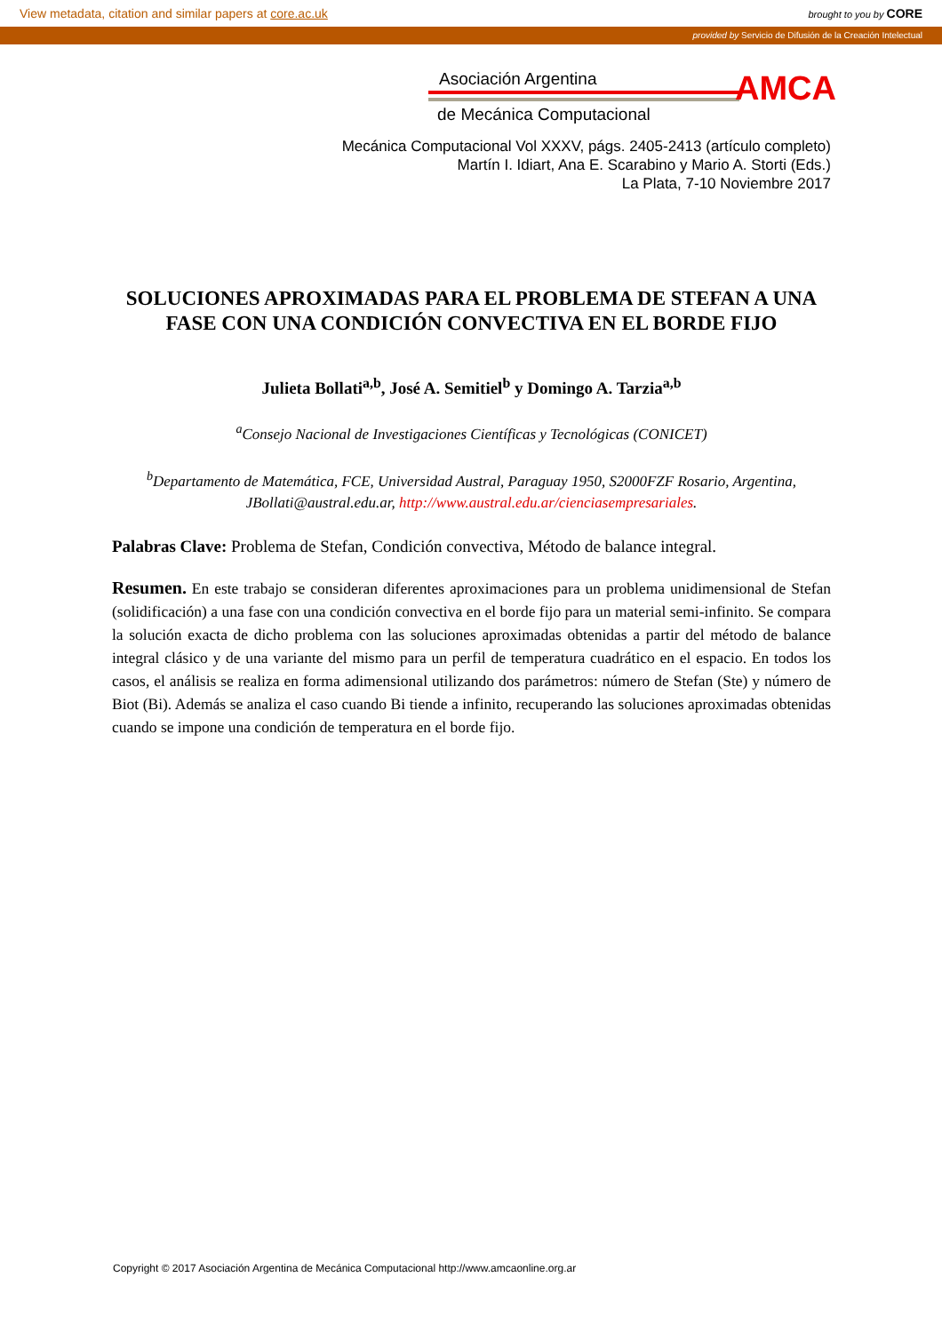View metadata, citation and similar papers at core.ac.uk brought to you by CORE
provided by Servicio de Difusión de la Creación Intelectual
Asociación Argentina
de Mecánica Computacional
AMCA
Mecánica Computacional Vol XXXV, págs. 2405-2413 (artículo completo)
Martín I. Idiart, Ana E. Scarabino y Mario A. Storti (Eds.)
La Plata, 7-10 Noviembre 2017
SOLUCIONES APROXIMADAS PARA EL PROBLEMA DE STEFAN A UNA FASE CON UNA CONDICIÓN CONVECTIVA EN EL BORDE FIJO
Julieta Bollati<sup>a,b</sup>, José A. Semitiel<sup>b</sup> y Domingo A. Tarzia<sup>a,b</sup>
<sup>a</sup> Consejo Nacional de Investigaciones Científicas y Tecnológicas (CONICET)
<sup>b</sup> Departamento de Matemática, FCE, Universidad Austral, Paraguay 1950, S2000FZF Rosario, Argentina, JBollati@austral.edu.ar, http://www.austral.edu.ar/cienciasempresariales.
Palabras Clave: Problema de Stefan, Condición convectiva, Método de balance integral.
Resumen. En este trabajo se consideran diferentes aproximaciones para un problema unidimensional de Stefan (solidificación) a una fase con una condición convectiva en el borde fijo para un material semi-infinito. Se compara la solución exacta de dicho problema con las soluciones aproximadas obtenidas a partir del método de balance integral clásico y de una variante del mismo para un perfil de temperatura cuadrático en el espacio. En todos los casos, el análisis se realiza en forma adimensional utilizando dos parámetros: número de Stefan (Ste) y número de Biot (Bi). Además se analiza el caso cuando Bi tiende a infinito, recuperando las soluciones aproximadas obtenidas cuando se impone una condición de temperatura en el borde fijo.
Copyright © 2017 Asociación Argentina de Mecánica Computacional http://www.amcaonline.org.ar